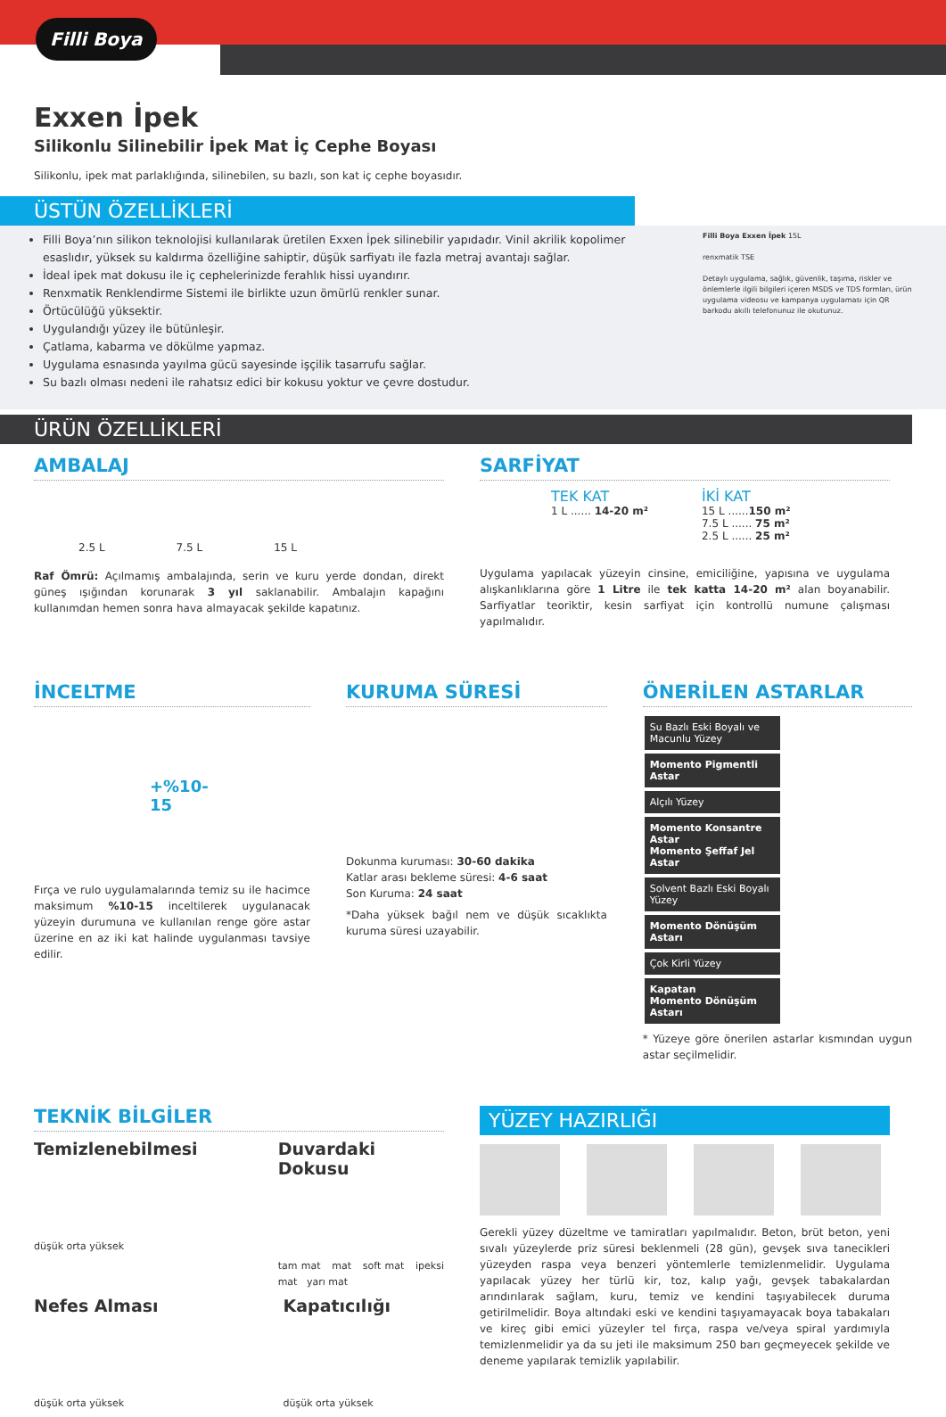Filli Boya
Exxen İpek
Silikonlu Silinebilir İpek Mat İç Cephe Boyası
Silikonlu, ipek mat parlaklığında, silinebilen, su bazlı, son kat iç cephe boyasıdır.
ÜSTÜN ÖZELLİKLERİ
Filli Boya’nın silikon teknolojisi kullanılarak üretilen Exxen İpek silinebilir yapıdadır. Vinil akrilik kopolimer esaslıdır, yüksek su kaldırma özelliğine sahiptir, düşük sarfiyatı ile fazla metraj avantajı sağlar.
İdeal ipek mat dokusu ile iç cephelerinizde ferahlık hissi uyandırır.
Renxmatik Renklendirme Sistemi ile birlikte uzun ömürlü renkler sunar.
Örtücülüğü yüksektir.
Uygulandığı yüzey ile bütünleşir.
Çatlama, kabarma ve dökülme yapmaz.
Uygulama esnasında yayılma gücü sayesinde işçilik tasarrufu sağlar.
Su bazlı olması nedeni ile rahatsız edici bir kokusu yoktur ve çevre dostudur.
Filli Boya Exxen İpek 15L
renxmatik TSE
Detaylı uygulama, sağlık, güvenlik, taşıma, riskler ve önlemlerle ilgili bilgileri içeren MSDS ve TDS formları, ürün uygulama videosu ve kampanya uygulaması için QR barkodu akıllı telefonunuz ile okutunuz.
ÜRÜN ÖZELLİKLERİ
AMBALAJ
2.5 L 7.5 L 15 L
Raf Ömrü: Açılmamış ambalajında, serin ve kuru yerde dondan, direkt güneş ışığından korunarak 3 yıl saklanabilir. Ambalajın kapağını kullanımdan hemen sonra hava almayacak şekilde kapatınız.
SARFİYAT
TEK KAT
1 L ...... 14-20 m²
İKİ KAT
15 L ......150 m²
7.5 L ...... 75 m²
2.5 L ...... 25 m²
Uygulama yapılacak yüzeyin cinsine, emiciliğine, yapısına ve uygulama alışkanlıklarına göre 1 Litre ile tek katta 14-20 m² alan boyanabilir. Sarfiyatlar teoriktir, kesin sarfiyat için kontrollü numune çalışması yapılmalıdır.
İNCELTME
+%10-15
Fırça ve rulo uygulamalarında temiz su ile hacimce maksimum %10-15 inceltilerek uygulanacak yüzeyin durumuna ve kullanılan renge göre astar üzerine en az iki kat halinde uygulanması tavsiye edilir.
KURUMA SÜRESİ
Dokunma kuruması: 30-60 dakika
Katlar arası bekleme süresi: 4-6 saat
Son Kuruma: 24 saat
*Daha yüksek bağıl nem ve düşük sıcaklıkta kuruma süresi uzayabilir.
ÖNERİLEN ASTARLAR
Su Bazlı Eski Boyalı ve Macunlu Yüzey
Momento Pigmentli Astar
Alçılı Yüzey
Momento Konsantre Astar
Momento Şeffaf Jel Astar
Solvent Bazlı Eski Boyalı Yüzey
Momento Dönüşüm Astarı
Çok Kirli Yüzey
Kapatan
Momento Dönüşüm Astarı
* Yüzeye göre önerilen astarlar kısmından uygun astar seçilmelidir.
TEKNİK BİLGİLER
Temizlenebilmesi
düşük orta yüksek
Duvardaki Dokusu
tam mat mat soft mat ipeksi mat yarı mat
Nefes Alması
düşük orta yüksek
Kapatıcılığı
düşük orta yüksek
YÜZEY HAZIRLIĞI
Gerekli yüzey düzeltme ve tamiratları yapılmalıdır. Beton, brüt beton, yeni sıvalı yüzeylerde priz süresi beklenmeli (28 gün), gevşek sıva tanecikleri yüzeyden raspa veya benzeri yöntemlerle temizlenmelidir. Uygulama yapılacak yüzey her türlü kir, toz, kalıp yağı, gevşek tabakalardan arındırılarak sağlam, kuru, temiz ve kendini taşıyabilecek duruma getirilmelidir. Boya altındaki eski ve kendini taşıyamayacak boya tabakaları ve kireç gibi emici yüzeyler tel fırça, raspa ve/veya spiral yardımıyla temizlenmelidir ya da su jeti ile maksimum 250 barı geçmeyecek şekilde ve deneme yapılarak temizlik yapılabilir.